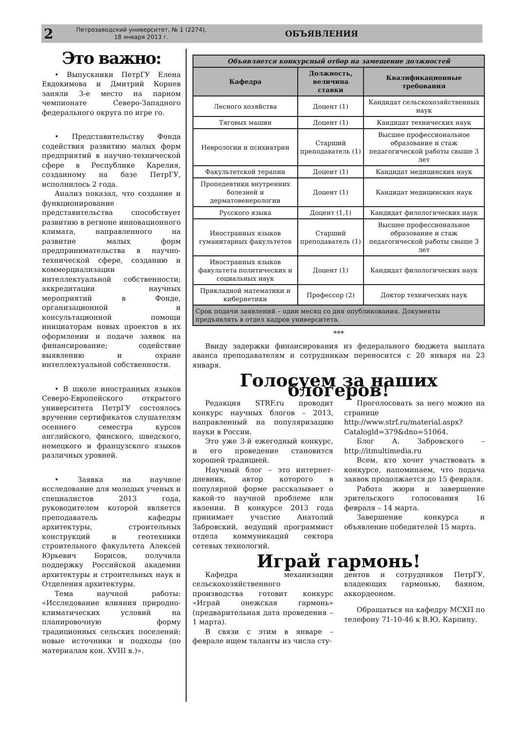2
Петрозаводский университет, № 1 (2274),
18 января 2013 г.
ОБЪЯВЛЕНИЯ
Это важно:
• Выпускники ПетрГУ Елена Евдокимова и Дмитрий Корнев заняли 3-е место на парном чемпионате Северо-Западного федерального округа по игре го.
• Представительству Фонда содействия развитию малых форм предприятий в научно-технической сфере в Республике Карелия, созданному на базе ПетрГУ, исполнилось 2 года.
Анализ показал, что создание и функционирование представительства способствует развитию в регионе инновационного климата, направленного на развитие малых форм предпринимательства в научно-технической сфере, созданию и коммерциализации интеллектуальной собственности; аккредитации научных мероприятий в Фонде, организационной и консультационной помощи инициаторам новых проектов в их оформлении и подаче заявок на финансирование; содействие выявлению и охране интеллектуальной собственности.
• В школе иностранных языков Северо-Европейского открытого университета ПетрГУ состоялось вручение сертификатов слушателям осеннего семестра курсов английского, финского, шведского, немецкого и французского языков различных уровней.
• Заявка на научное исследование для молодых ученых и специалистов 2013 года, руководителем которой является преподаватель кафедры архитектуры, строительных конструкций и геотехники строительного факультета Алексей Юрьевич Борисов, получила поддержку Российской академии архитектуры и строительных наук и Отделения архитектуры.
Тема научной работы: «Исследование влияния природно-климатических условий на планировочную форму традиционных сельских поселений: новые источники и подходы (по материалам кон. XVIII в.)».
| Объявляется конкурсный отбор на замещение должностей | | |
| --- | --- | --- |
| Кафедра | Должность, величина ставки | Квалификационные требования |
| Лесного хозяйства | Доцент (1) | Кандидат сельскохозяйственных наук |
| Тяговых машин | Доцент (1) | Кандидат технических наук |
| Неврологии и психиатрии | Старший преподаватель (1) | Высшее профессиональное образование и стаж педагогической работы свыше 3 лет |
| Факультетской терапии | Доцент (1) | Кандидат медицинских наук |
| Пропедевтики внутренних болезней и дерматовенерологии | Доцент (1) | Кандидат медицинских наук |
| Русского языка | Доцент (1,1) | Кандидат филологических наук |
| Иностранных языков гуманитарных факультетов | Старший преподаватель (1) | Высшее профессиональное образование и стаж педагогической работы свыше 3 лет |
| Иностранных языков факультета политических и социальных наук | Доцент (1) | Кандидат филологических наук |
| Прикладной математики и кибернетики | Профессор (2) | Доктор технических наук |
| Срок подачи заявлений – один месяц со дня опубликования. Документы предъявлять в отдел кадров университета. | | |
***
Ввиду задержки финансирования из федерального бюджета выплата аванса преподавателям и сотрудникам переносится с 20 января на 23 января.
Голосуем за наших блогеров!
Редакция STRF.ru проводит конкурс научных блогов – 2013, направленный на популяризацию науки в России.
Это уже 3-й ежегодный конкурс, и его проведение становится хорошей традицией.
Научный блог – это интернет-дневник, автор которого в популярной форме рассказывает о какой-то научной проблеме или явлении. В конкурсе 2013 года принимает участие Анатолий Забровский, ведущий программист отдела коммуникаций сектора сетевых технологий.
Проголосовать за него можно на странице http://www.strf.ru/material.aspx?Catalogld=379&dno=51064.
Блог А. Забровского – http://itmultimedia.ru
Всем, кто хочет участвовать в конкурсе, напоминаем, что подача заявок продолжается до 15 февраля.
Работа жюри и завершение зрительского голосования 16 февраля – 14 марта.
Завершение конкурса и объявление победителей 15 марта.
Играй гармонь!
Кафедра механизации сельскохозяйственного производства готовит конкурс «Играй онежская гармонь» (предварительная дата проведения – 1 марта).
В связи с этим в январе – феврале ищем таланты из числа сту-
дентов и сотрудников ПетрГУ, владеющих гармонью, баяном, аккордеоном.
Обращаться на кафедру МСХП по телефону 71-10-46 к В.Ю. Карпину.